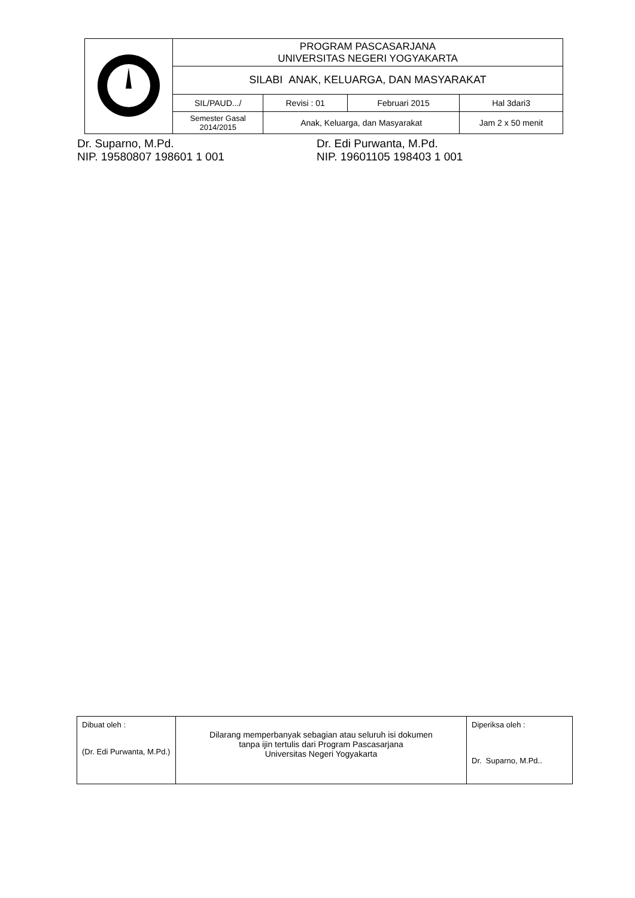| | PROGRAM PASCASARJANA UNIVERSITAS NEGERI YOGYAKARTA | | | |
| | SILABI ANAK, KELUARGA, DAN MASYARAKAT | | | |
| | SIL/PAUD.../ | Revisi : 01 | Februari 2015 | Hal 3dari3 |
| | Semester Gasal 2014/2015 | Anak, Keluarga, dan Masyarakat | | Jam 2 x 50 menit |
Dr. Suparno, M.Pd.
NIP. 19580807 198601 1 001
Dr. Edi Purwanta, M.Pd.
NIP. 19601105 198403 1 001
| Dibuat oleh : (Dr. Edi Purwanta, M.Pd.) | Dilarang memperbanyak sebagian atau seluruh isi dokumen tanpa ijin tertulis dari Program Pascasarjana Universitas Negeri Yogyakarta | Diperiksa oleh : Dr. Suparno, M.Pd.. |